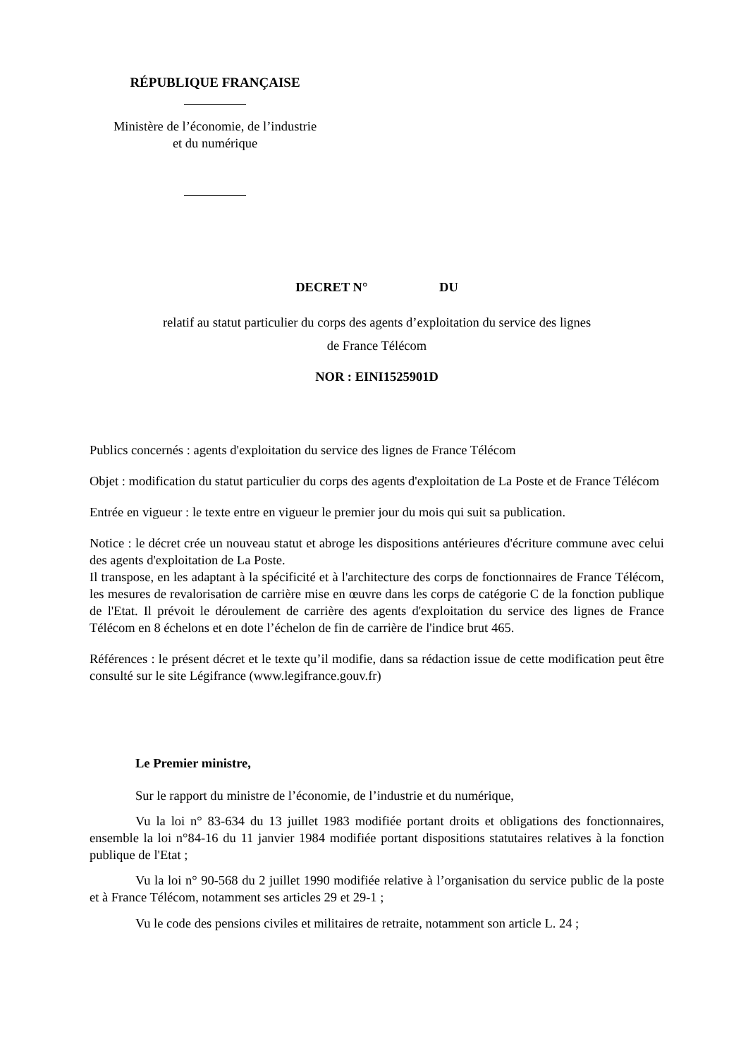RÉPUBLIQUE FRANÇAISE
Ministère de l’économie, de l’industrie
et du numérique
DECRET N° DU
relatif au statut particulier du corps des agents d’exploitation du service des lignes
de France Télécom
NOR : EINI1525901D
Publics concernés : agents d'exploitation du service des lignes de France Télécom
Objet : modification du statut particulier du corps des agents d'exploitation de La Poste et de France Télécom
Entrée en vigueur : le texte entre en vigueur le premier jour du mois qui suit sa publication.
Notice : le décret crée un nouveau statut et abroge les dispositions antérieures d'écriture commune avec celui des agents d'exploitation de La Poste.
Il transpose, en les adaptant à la spécificité et à l'architecture des corps de fonctionnaires de France Télécom, les mesures de revalorisation de carrière mise en œuvre dans les corps de catégorie C de la fonction publique de l'Etat. Il prévoit le déroulement de carrière des agents d'exploitation du service des lignes de France Télécom en 8 échelons et en dote l’échelon de fin de carrière de l'indice brut 465.
Références : le présent décret et le texte qu’il modifie, dans sa rédaction issue de cette modification peut être consulté sur le site Légifrance (www.legifrance.gouv.fr)
Le Premier ministre,
Sur le rapport du ministre de l’économie, de l’industrie et du numérique,
Vu la loi n° 83-634 du 13 juillet 1983 modifiée portant droits et obligations des fonctionnaires, ensemble la loi n°84-16 du 11 janvier 1984 modifiée portant dispositions statutaires relatives à la fonction publique de l'Etat ;
Vu la loi n° 90-568 du 2 juillet 1990 modifiée relative à l’organisation du service public de la poste et à France Télécom, notamment ses articles 29 et 29-1 ;
Vu le code des pensions civiles et militaires de retraite, notamment son article L. 24 ;